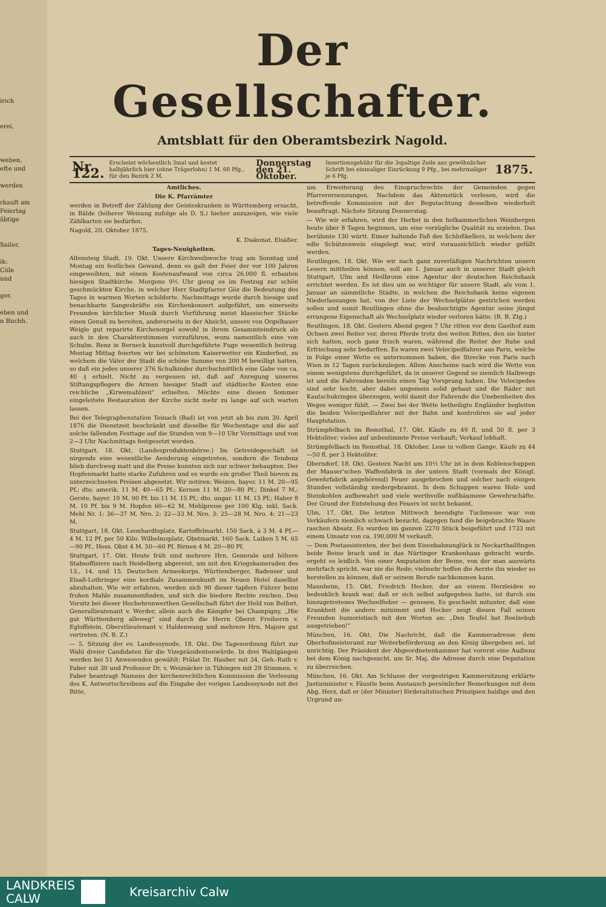irich
erei,
weben,
efte und
werden
rkauft am
Feiertag
äbtige
Sailer.
ik:
Cöln
und
ger.
eben und
n Buchh.
Der Gesellschafter.
Amtsblatt für den Oberamtsbezirk Nagold.
Nr. 122.
Erscheint wöchentlich 3mal und kostet halbjährlich hier (ohne Trägerlohn) 1 M. 60 Pfg., für den Bezirk 2 M.
Donnerstag den 21. Oktober.
Insertionsgebühr für die 3spaltige Zeile aus gewöhnlicher Schrift bei einmaliger Einrückung 9 Pfg., bei mehrmaliger je 6 Pfg.
1875.
Amtliches.
Die K. Pfarrämter
werden in Betreff der Zählung der Geisteskranken in Württemberg ersucht, in Bälde (höherer Weisung zufolge als D. S.) hieher anzuzeigen, wie viele Zählkarten sie bedürfen.
Nagold, 20. Oktober 1875.
K. Diakonat. Elsäßer.
Tages-Neuigkeiten.
Altensteig Stadt, 19. Okt. Unsere Kirchweihwoche trug am Sonntag und Montag ein festliches Gewand, denn es galt der Feier der vor 100 Jahren eingeweihten, mit einem Kostenaufwand von circa 26,000 fl. erbauten hiesigen Stadtkirche. Morgens 9½ Uhr gieng es im Festzug zur schön geschmückten Kirche, in welcher Herr Stadtpfarrer Göz die Bedeutung des Tages in warmen Worten schilderte. Nachmittags wurde durch hiesige und benachbarte Sangeskräfte ein Kirchenkonzert aufgeführt, um einerseits Freunden kirchlicher Musik durch Vorführung meist klassischer Stücke einen Genuß zu bereiten, andererseits in der Absicht, unsere von Orgelbauer Weigle gut reparirte Kirchenorgel sowohl in ihrem Gesammteindruck als auch in den Charakterstimmen vorzuführen, wozu namentlich eine von Schulm. Renz in Berneck kunstvoll durchgeführte Fuge wesentlich beitrug. Montag Mittag feierten wir bei schönstem Kaiserwetter ein Kinderfest, zu welchem die Väter der Stadt die schöne Summe von 200 M bewilligt hatten, so daß ein jedes unserer 376 Schulkinder durchschnittlich eine Gabe von ca. 40 ₰ erhielt. Nicht zu vergessen ist, daß auf Anregung unseres Stiftungspflegers die Armen hiesiger Stadt auf städtische Kosten eine reichliche „Kirwemahlzeit" erhielten. Möchte eine diesen Sommer eingeleitete Restauration der Kirche nicht mehr zu lange auf sich warten lassen.
Bei der Telegraphenstation Teinach (Bad) ist von jetzt ab bis zum 30. April 1876 die Dienstzeit beschränkt und dieselbe für Wochentage und die auf solche fallenden Festtage auf die Stunden von 9—10 Uhr Vormittags und von 2—3 Uhr Nachmittags festgesetzt worden.
Stuttgart, 18. Okt. (Landesproduktenbörse.) Im Getreidegeschäft ist nirgends eine wesentliche Aenderung eingetreten, sondern die Tendenz blieb durchweg matt und die Preise konnten sich nur schwer behaupten. Der Hopfenmarkt hatte starke Zufuhren und es wurde ein großer Theil hievon zu unterzeichneten Preisen abgesetzt. Wir notiren: Weizen, bayer. 11 M. 20—95 Pf.; dto. amerik. 11 M. 40—65 Pf.; Kernen 11 M. 30—80 Pf.; Dinkel 7 M.; Gerste, bayer. 10 M. 90 Pf. bis 11 M. 15 Pf.; dto. ungar. 11 M. 15 Pf.; Haber 8 M. 10 Pf. bis 9 M. Hopfen 60—62 M. Mehlpreise per 100 Klg. inkl. Sack. Mehl Nr. 1: 36—37 M. Nro. 2: 32—33 M. Nro. 3: 25—28 M. Nro. 4: 21—23 M.
Stuttgart, 18. Okt. Leonhardtsplatz, Kartoffelmarkt. 150 Sack, à 3 M. 4 Pf.—4 M. 12 Pf. per 50 Kilo. Wilhelmsplatz, Obstmarkt. 160 Sack. Luiken 5 M. 65—90 Pf., Hess. Obst 4 M. 50—60 Pf. Birnen 4 M. 20—80 Pf.
Stuttgart, 17. Okt. Heute früh sind mehrere Hrn. Generale und höhere Stabsoffiziere nach Heidelberg abgereist, um mit den Kriegskameraden des 13., 14. und 15. Deutschen Armeekorps, Württemberger, Badenser und Elsaß-Lothringer eine kordiale Zusammenkunft im Neuen Hotel daselbst abzuhalten. Wie wir erfahren, werden sich 90 dieser tapfern Führer beim frohen Mahle zusammenfinden, und sich die biedere Rechte reichen. Den Vorsitz bei dieser Hochehrenwerthen Gesellschaft führt der Held von Belfort, Generallieutenant v. Werder, allein auch die Kämpfer bei Champigny, „Hie gut Württemberg alleweg" sind durch die Herrn Oberst Freiherrn v. Egloffstein, Oberstlieutenant v. Haldenwang und mehrere Hrn. Majore gut vertreten. (N. B. Z.)
— 5. Sitzung der ev. Landessynode, 18. Okt. Die Tagesordnung führt zur Wahl dreier Candidaten für die Vizepräsidentenwürde. In drei Wahlgängen werden bei 51 Anwesenden gewählt: Prälat Dr. Hauber mit 34, Geh.-Rath v. Faber mit 30 und Professor Dr. v. Weizsäcker in Tübingen mit 29 Stimmen. v. Faber beantragt Namens der kirchenrechtlichen Kommission die Verlesung des K. Antwortschreibens auf die Eingabe der vorigen Landessynode mit der Bitte,
um Erweiterung des Einspruchrechts der Gemeinden gegen Pfarrerernennungen. Nachdem das Aktenstück verlesen, wird die betreffende Kommission mit der Begutachtung desselben wiederholt beauftragt. Nächste Sitzung Donnerstag.
— Wie wir erfahren, wird der Herbst in den hofkammerlichen Weinbergen heute über 8 Tagen beginnen, um eine vorzügliche Qualität zu erzielen. Das berühmte 130 württ. Eimer haltende Faß des Schloßkellers, in welchem der edle Schützenwein eingelegt war, wird voraussichtlich wieder gefüllt werden.
Reutlingen, 18. Okt. Wie wir nach ganz zuverläßigen Nachrichten unsern Lesern mittheilen können, soll am 1. Januar auch in unserer Stadt gleich Stuttgart, Ulm und Heilbronn eine Agentur der deutschen Reichsbank errichtet werden. Es ist dies um so wichtiger für unsere Stadt, als vom 1. Januar an sämmtliche Städte, in welchen die Reichsbank keine eigenen Niederlassungen hat, von der Liste der Wechselplätze gestrichen werden sollen und somit Reutlingen ohne die beabsichtigte Agentur seine jüngst errungene Eigenschaft als Wechselplatz wieder verloren hätte. (R. B. Ztg.)
Reutlingen, 18. Okt. Gestern Abend gegen 7 Uhr ritten vor dem Gasthof zum Ochsen zwei Reiter vor, deren Pferde trotz des weiten Rittes, den sie hinter sich hatten, noch ganz frisch waren, während die Reiter der Ruhe und Erfrischung sehr bedurften. Es waren zwei Velocipedfahrer aus Paris, welche in Folge einer Wette es unternommen haben, die Strecke von Paris nach Wien in 12 Tagen zurückzulegen. Allem Anscheine nach wird die Wette von einem wenigstens durchgeführt, da in unserer Gegend so ziemlich Halbwegs ist und die Fahrenden bereits einen Tag Vorsprung haben. Die Velocipedes sind sehr leicht, aber dabei ungemein solid gebaut und die Räder mit Kautschukringen überzogen, wohl damit der Fahrende die Unebenheiten des Weges weniger fühlt. — Zwei bei der Wette betheiligte Engländer begleiten die beiden Velocipedfahrer mit der Bahn und kontroliren sie auf jeder Hauptstation.
Strümpfelbach im Remsthal, 17. Okt. Käufe zu 49 fl. und 50 fl. per 3 Hektoliter; vieles auf unbestimmte Preise verkauft; Verkauf lebhaft.
Strümpfelbach im Remsthal, 18. Oktober. Lese in vollem Gange. Käufe zu 44—50 fl. per 3 Hektoliter.
Oberndorf, 18. Okt. Gestern Nacht um 10½ Uhr ist in dem Kohlenschuppen der Mauser'schen Waffenfabrik in der untern Stadt (vormals der Königl. Gewehrfabrik angehörend) Feuer ausgebrochen und solcher nach einigen Stunden vollständig niedergebrannt. In dem Schuppen waren Holz- und Steinkohlen aufbewahrt und viele werthvolle nußbäumene Gewehrschäfte. Der Grund der Entstehung des Feuers ist nicht bekannt.
Ulm, 17. Okt. Die letzten Mittwoch beendigte Tuchmesse war von Verkäufern ziemlich schwach besucht, dagegen fand die beigebrachte Waare raschen Absatz. Es wurden im ganzen 2270 Stück beigeführt und 1733 mit einem Umsatz von ca. 190,000 M verkauft.
— Dem Postassistenten, der bei dem Eisenbahnunglück in Neckarthailfingen beide Beine brach und in das Nürtinger Krankenhaus gebracht wurde, ergeht es leidlich. Von einer Amputation der Beine, von der man auswärts mehrfach spricht, war nie die Rede; vielmehr hoffen die Aerzte ihn wieder so herstellen zu können, daß er seinem Berufe nachkommen kann.
Mannheim, 15. Okt. Friedrich Hecker, der an einem Herzleiden so bedenklich krank war, daß er sich selbst aufgegeben hatte, ist durch ein hinzugetretenes Wechselfieber — genesen. Es geschieht mitunter, daß eine Krankheit die andere mitnimmt und Hecker zeigt diesen Fall seinen Freunden humoristisch mit den Worten an: „Den Teufel hat Beelzebub ausgetrieben!"
München, 16. Okt. Die Nachricht, daß die Kammeradresse dem Oberhofmeisteramt zur Weiterbeförderung an den König übergeben sei, ist unrichtig. Der Präsident der Abgeordnetenkammer hat vorerst eine Audienz bei dem König nachgesucht, um Sr. Maj. die Adresse durch eine Deputation zu überreichen.
München, 16. Okt. Am Schlusse der vorgestrigen Kammersitzung erklärte Justizminister v. Fäustle beim Austausch persönlicher Bemerkungen mit dem Abg. Herz, daß er (der Minister) förderalistischen Prinzipien huldige und den Urgrund un-
LANDKREIS
CALW
Kreisarchiv Calw